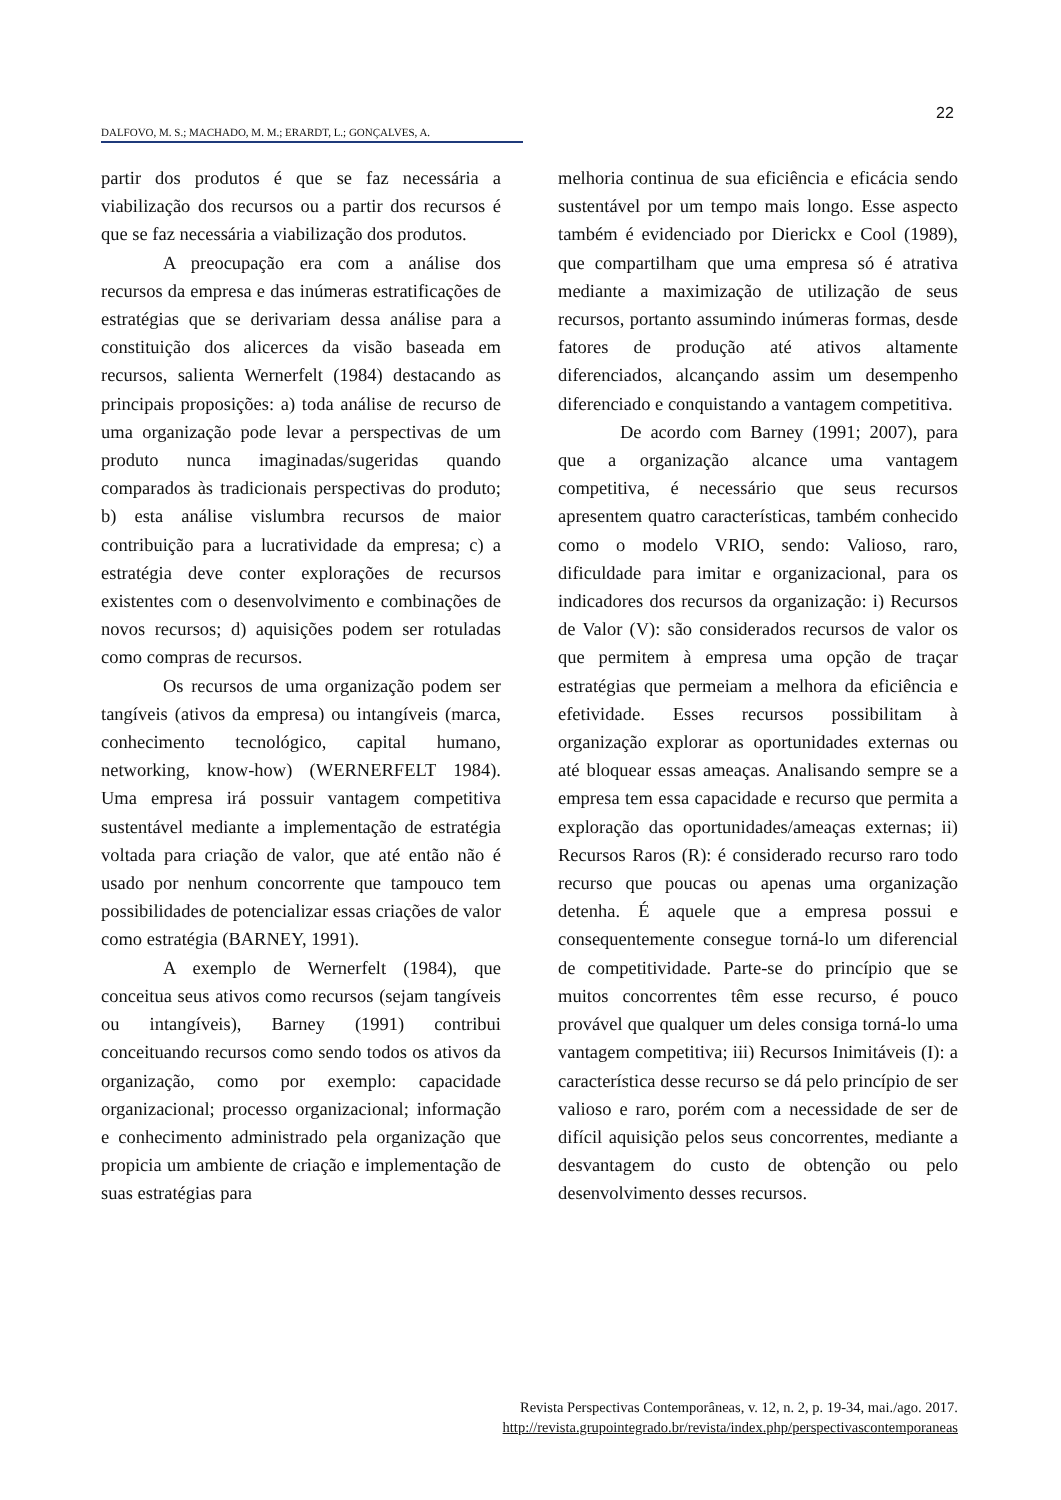22
DALFOVO, M. S.; MACHADO, M. M.; ERARDT, L.; GONÇALVES, A.
partir dos produtos é que se faz necessária a viabilização dos recursos ou a partir dos recursos é que se faz necessária a viabilização dos produtos.
A preocupação era com a análise dos recursos da empresa e das inúmeras estratificações de estratégias que se derivariam dessa análise para a constituição dos alicerces da visão baseada em recursos, salienta Wernerfelt (1984) destacando as principais proposições: a) toda análise de recurso de uma organização pode levar a perspectivas de um produto nunca imaginadas/sugeridas quando comparados às tradicionais perspectivas do produto; b) esta análise vislumbra recursos de maior contribuição para a lucratividade da empresa; c) a estratégia deve conter explorações de recursos existentes com o desenvolvimento e combinações de novos recursos; d) aquisições podem ser rotuladas como compras de recursos.
Os recursos de uma organização podem ser tangíveis (ativos da empresa) ou intangíveis (marca, conhecimento tecnológico, capital humano, networking, know-how) (WERNERFELT 1984). Uma empresa irá possuir vantagem competitiva sustentável mediante a implementação de estratégia voltada para criação de valor, que até então não é usado por nenhum concorrente que tampouco tem possibilidades de potencializar essas criações de valor como estratégia (BARNEY, 1991).
A exemplo de Wernerfelt (1984), que conceitua seus ativos como recursos (sejam tangíveis ou intangíveis), Barney (1991) contribui conceituando recursos como sendo todos os ativos da organização, como por exemplo: capacidade organizacional; processo organizacional; informação e conhecimento administrado pela organização que propicia um ambiente de criação e implementação de suas estratégias para
melhoria continua de sua eficiência e eficácia sendo sustentável por um tempo mais longo. Esse aspecto também é evidenciado por Dierickx e Cool (1989), que compartilham que uma empresa só é atrativa mediante a maximização de utilização de seus recursos, portanto assumindo inúmeras formas, desde fatores de produção até ativos altamente diferenciados, alcançando assim um desempenho diferenciado e conquistando a vantagem competitiva.
De acordo com Barney (1991; 2007), para que a organização alcance uma vantagem competitiva, é necessário que seus recursos apresentem quatro características, também conhecido como o modelo VRIO, sendo: Valioso, raro, dificuldade para imitar e organizacional, para os indicadores dos recursos da organização: i) Recursos de Valor (V): são considerados recursos de valor os que permitem à empresa uma opção de traçar estratégias que permeiam a melhora da eficiência e efetividade. Esses recursos possibilitam à organização explorar as oportunidades externas ou até bloquear essas ameaças. Analisando sempre se a empresa tem essa capacidade e recurso que permita a exploração das oportunidades/ameaças externas; ii) Recursos Raros (R): é considerado recurso raro todo recurso que poucas ou apenas uma organização detenha. É aquele que a empresa possui e consequentemente consegue torná-lo um diferencial de competitividade. Parte-se do princípio que se muitos concorrentes têm esse recurso, é pouco provável que qualquer um deles consiga torná-lo uma vantagem competitiva; iii) Recursos Inimitáveis (I): a característica desse recurso se dá pelo princípio de ser valioso e raro, porém com a necessidade de ser de difícil aquisição pelos seus concorrentes, mediante a desvantagem do custo de obtenção ou pelo desenvolvimento desses recursos.
Revista Perspectivas Contemporâneas, v. 12, n. 2, p. 19-34, mai./ago. 2017.
http://revista.grupointegrado.br/revista/index.php/perspectivascontemporaneas